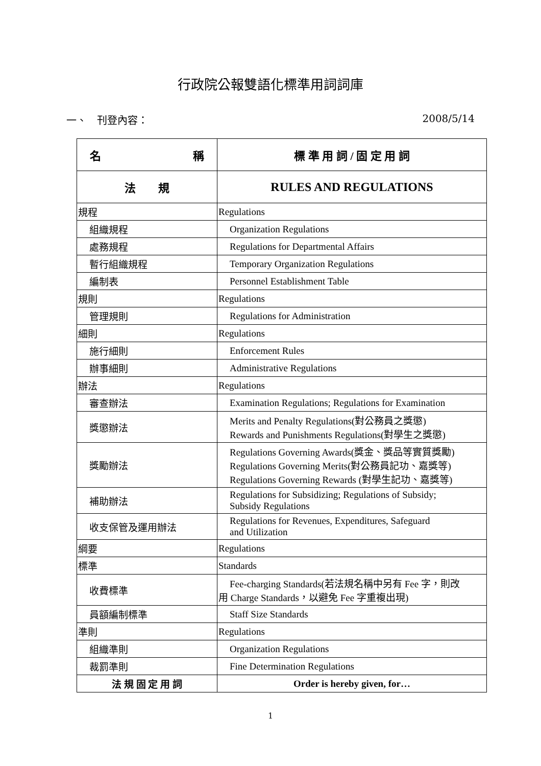行政院公報雙語化標準用詞詞庫
一、　刊登內容： 2008/5/14
| 名 稱 | 標 準 用 詞 / 固 定 用 詞 |
| --- | --- |
| 法 規 | RULES AND REGULATIONS |
| 規程 | Regulations |
| 組織規程 | Organization Regulations |
| 處務規程 | Regulations for Departmental Affairs |
| 暫行組織規程 | Temporary Organization Regulations |
| 編制表 | Personnel Establishment Table |
| 規則 | Regulations |
| 管理規則 | Regulations for Administration |
| 細則 | Regulations |
| 施行細則 | Enforcement Rules |
| 辦事細則 | Administrative Regulations |
| 辦法 | Regulations |
| 審查辦法 | Examination Regulations; Regulations for Examination |
| 獎懲辦法 | Merits and Penalty Regulations(對公務員之獎懲) Rewards and Punishments Regulations(對學生之獎懲) |
| 獎勵辦法 | Regulations Governing Awards(獎金、獎品等實質獎勵) Regulations Governing Merits(對公務員記功、嘉獎等) Regulations Governing Rewards (對學生記功、嘉獎等) |
| 補助辦法 | Regulations for Subsidizing; Regulations of Subsidy; Subsidy Regulations |
| 收支保管及運用辦法 | Regulations for Revenues, Expenditures, Safeguard and Utilization |
| 綱要 | Regulations |
| 標準 | Standards |
| 收費標準 | Fee-charging Standards(若法規名稱中另有 Fee 字，則改 用 Charge Standards，以避免 Fee 字重複出現) |
| 員額編制標準 | Staff Size Standards |
| 準則 | Regulations |
| 組織準則 | Organization Regulations |
| 裁罰準則 | Fine Determination Regulations |
| 法 規 固 定 用 詞 | Order is hereby given, for… |
1